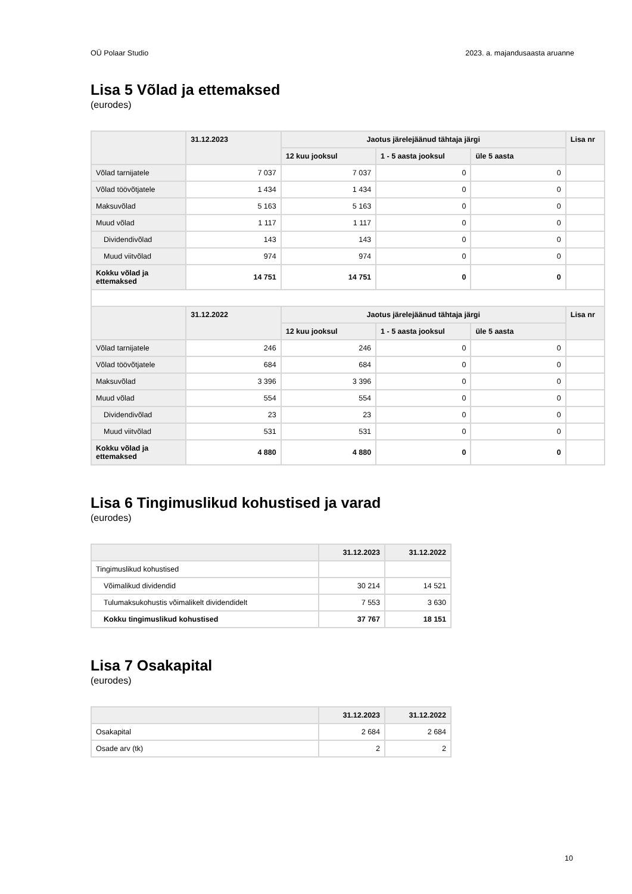OÜ Polaar Studio 2023. a. majandusaasta aruanne
Lisa 5 Võlad ja ettemaksed
(eurodes)
| | 31.12.2023 | Jaotus järelejäänud tähtaja järgi | | | Lisa nr |
| --- | --- | --- | --- | --- | --- |
| | | 12 kuu jooksul | 1 - 5 aasta jooksul | üle 5 aasta | |
| Võlad tarnijatele | 7 037 | 7 037 | 0 | 0 | |
| Võlad töövõtjatele | 1 434 | 1 434 | 0 | 0 | |
| Maksuvõlad | 5 163 | 5 163 | 0 | 0 | |
| Muud võlad | 1 117 | 1 117 | 0 | 0 | |
| Dividendivõlad | 143 | 143 | 0 | 0 | |
| Muud viitvõlad | 974 | 974 | 0 | 0 | |
| Kokku võlad ja ettemaksed | 14 751 | 14 751 | 0 | 0 | |
| | 31.12.2022 | Jaotus järelejäänud tähtaja järgi | | | Lisa nr |
| | | 12 kuu jooksul | 1 - 5 aasta jooksul | üle 5 aasta | |
| Võlad tarnijatele | 246 | 246 | 0 | 0 | |
| Võlad töövõtjatele | 684 | 684 | 0 | 0 | |
| Maksuvõlad | 3 396 | 3 396 | 0 | 0 | |
| Muud võlad | 554 | 554 | 0 | 0 | |
| Dividendivõlad | 23 | 23 | 0 | 0 | |
| Muud viitvõlad | 531 | 531 | 0 | 0 | |
| Kokku võlad ja ettemaksed | 4 880 | 4 880 | 0 | 0 | |
Lisa 6 Tingimuslikud kohustised ja varad
(eurodes)
| | 31.12.2023 | 31.12.2022 |
| --- | --- | --- |
| Tingimuslikud kohustised | | |
| Võimalikud dividendid | 30 214 | 14 521 |
| Tulumaksukohustis võimalikelt dividendidelt | 7 553 | 3 630 |
| Kokku tingimuslikud kohustised | 37 767 | 18 151 |
Lisa 7 Osakapital
(eurodes)
| | 31.12.2023 | 31.12.2022 |
| --- | --- | --- |
| Osakapital | 2 684 | 2 684 |
| Osade arv (tk) | 2 | 2 |
10